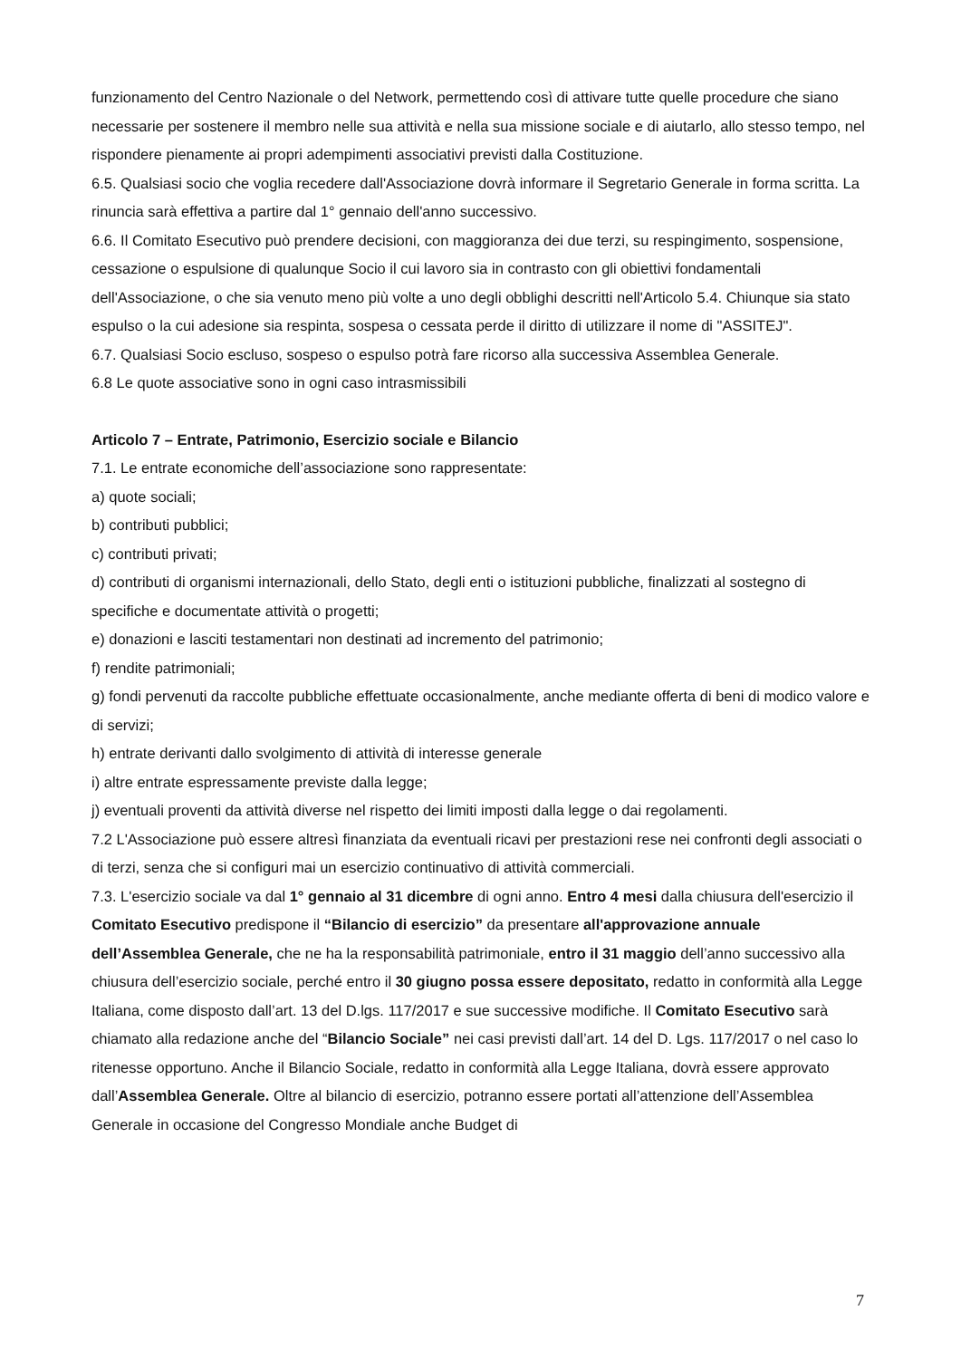funzionamento del Centro Nazionale o del Network, permettendo così di attivare tutte quelle procedure che siano necessarie per sostenere il membro nelle sua attività e nella sua missione sociale e di aiutarlo, allo stesso tempo, nel rispondere pienamente ai propri adempimenti associativi previsti dalla Costituzione.
6.5. Qualsiasi socio che voglia recedere dall'Associazione dovrà informare il Segretario Generale in forma scritta. La rinuncia sarà effettiva a partire dal 1° gennaio dell'anno successivo.
6.6. Il Comitato Esecutivo può prendere decisioni, con maggioranza dei due terzi, su respingimento, sospensione, cessazione o espulsione di qualunque Socio il cui lavoro sia in contrasto con gli obiettivi fondamentali dell'Associazione, o che sia venuto meno più volte a uno degli obblighi descritti nell'Articolo 5.4. Chiunque sia stato espulso o la cui adesione sia respinta, sospesa o cessata perde il diritto di utilizzare il nome di "ASSITEJ".
6.7. Qualsiasi Socio escluso, sospeso o espulso potrà fare ricorso alla successiva Assemblea Generale.
6.8 Le quote associative sono in ogni caso intrasmissibili
Articolo 7 – Entrate, Patrimonio, Esercizio sociale e Bilancio
7.1. Le entrate economiche dell’associazione sono rappresentate:
a) quote sociali;
b) contributi pubblici;
c) contributi privati;
d) contributi di organismi internazionali, dello Stato, degli enti o istituzioni pubbliche, finalizzati al sostegno di specifiche e documentate attività o progetti;
e) donazioni e lasciti testamentari non destinati ad incremento del patrimonio;
f) rendite patrimoniali;
g) fondi pervenuti da raccolte pubbliche effettuate occasionalmente, anche mediante offerta di beni di modico valore e di servizi;
h) entrate derivanti dallo svolgimento di attività di interesse generale
i) altre entrate espressamente previste dalla legge;
j) eventuali proventi da attività diverse nel rispetto dei limiti imposti dalla legge o dai regolamenti.
7.2 L'Associazione può essere altresì finanziata da eventuali ricavi per prestazioni rese nei confronti degli associati o di terzi, senza che si configuri mai un esercizio continuativo di attività commerciali.
7.3. L'esercizio sociale va dal 1° gennaio al 31 dicembre di ogni anno. Entro 4 mesi dalla chiusura dell'esercizio il Comitato Esecutivo predispone il “Bilancio di esercizio” da presentare all'approvazione annuale dell’Assemblea Generale, che ne ha la responsabilità patrimoniale, entro il 31 maggio dell’anno successivo alla chiusura dell’esercizio sociale, perché entro il 30 giugno possa essere depositato, redatto in conformità alla Legge Italiana, come disposto dall’art. 13 del D.lgs. 117/2017 e sue successive modifiche. Il Comitato Esecutivo sarà chiamato alla redazione anche del “Bilancio Sociale” nei casi previsti dall’art. 14 del D. Lgs. 117/2017 o nel caso lo ritenesse opportuno. Anche il Bilancio Sociale, redatto in conformità alla Legge Italiana, dovrà essere approvato dall’Assemblea Generale. Oltre al bilancio di esercizio, potranno essere portati all’attenzione dell’Assemblea Generale in occasione del Congresso Mondiale anche Budget di
7